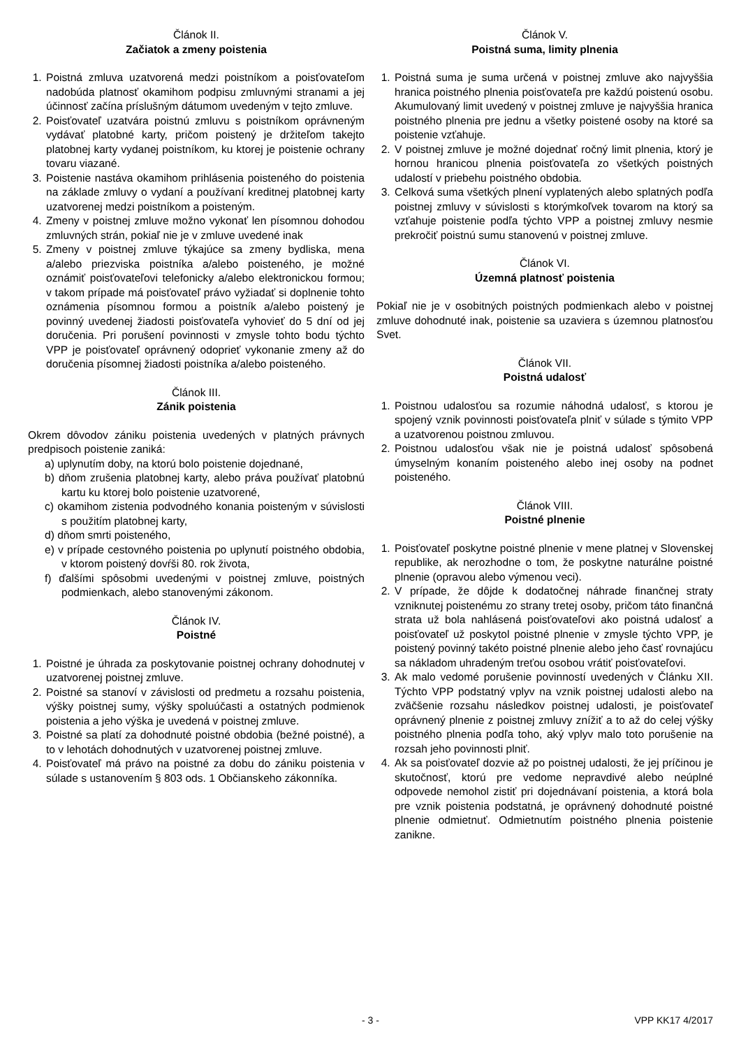Článok II.
Začiatok a zmeny poistenia
1. Poistná zmluva uzatvorená medzi poistníkom a poisťovateľom nadobúda platnosť okamihom podpisu zmluvnými stranami a jej účinnosť začína príslušným dátumom uvedeným v tejto zmluve.
2. Poisťovateľ uzatvára poistnú zmluvu s poistníkom oprávneným vydávať platobné karty, pričom poistený je držiteľom takejto platobnej karty vydanej poistníkom, ku ktorej je poistenie ochrany tovaru viazané.
3. Poistenie nastáva okamihom prihlásenia poisteného do poistenia na základe zmluvy o vydaní a používaní kreditnej platobnej karty uzatvorenej medzi poistníkom a poisteným.
4. Zmeny v poistnej zmluve možno vykonať len písomnou dohodou zmluvných strán, pokiaľ nie je v zmluve uvedené inak
5. Zmeny v poistnej zmluve týkajúce sa zmeny bydliska, mena a/alebo priezviska poistníka a/alebo poisteného, je možné oznámiť poisťovateľovi telefonicky a/alebo elektronickou formou; v takom prípade má poisťovateľ právo vyžiadať si doplnenie tohto oznámenia písomnou formou a poistník a/alebo poistený je povinný uvedenej žiadosti poisťovateľa vyhovieť do 5 dní od jej doručenia. Pri porušení povinnosti v zmysle tohto bodu týchto VPP je poisťovateľ oprávnený odoprieť vykonanie zmeny až do doručenia písomnej žiadosti poistníka a/alebo poisteného.
Článok III.
Zánik poistenia
Okrem dôvodov zániku poistenia uvedených v platných právnych predpisoch poistenie zaniká:
a) uplynutím doby, na ktorú bolo poistenie dojednané,
b) dňom zrušenia platobnej karty, alebo práva používať platobnú kartu ku ktorej bolo poistenie uzatvorené,
c) okamihom zistenia podvodného konania poisteným v súvislosti s použitím platobnej karty,
d) dňom smrti poisteného,
e) v prípade cestovného poistenia po uplynutí poistného obdobia, v ktorom poistený dovŕši 80. rok života,
f) ďalšími spôsobmi uvedenými v poistnej zmluve, poistných podmienkach, alebo stanovenými zákonom.
Článok IV.
Poistné
1. Poistné je úhrada za poskytovanie poistnej ochrany dohodnutej v uzatvorenej poistnej zmluve.
2. Poistné sa stanoví v závislosti od predmetu a rozsahu poistenia, výšky poistnej sumy, výšky spoluúčasti a ostatných podmienok poistenia a jeho výška je uvedená v poistnej zmluve.
3. Poistné sa platí za dohodnuté poistné obdobia (bežné poistné), a to v lehotách dohodnutých v uzatvorenej poistnej zmluve.
4. Poisťovateľ má právo na poistné za dobu do zániku poistenia v súlade s ustanovením § 803 ods. 1 Občianskeho zákonníka.
Článok V.
Poistná suma, limity plnenia
1. Poistná suma je suma určená v poistnej zmluve ako najvyššia hranica poistného plnenia poisťovateľa pre každú poistenú osobu. Akumulovaný limit uvedený v poistnej zmluve je najvyššia hranica poistného plnenia pre jednu a všetky poistené osoby na ktoré sa poistenie vzťahuje.
2. V poistnej zmluve je možné dojednať ročný limit plnenia, ktorý je hornou hranicou plnenia poisťovateľa zo všetkých poistných udalostí v priebehu poistného obdobia.
3. Celková suma všetkých plnení vyplatených alebo splatných podľa poistnej zmluvy v súvislosti s ktorýmkoľvek tovarom na ktorý sa vzťahuje poistenie podľa týchto VPP a poistnej zmluvy nesmie prekročiť poistnú sumu stanovenú v poistnej zmluve.
Článok VI.
Územná platnosť poistenia
Pokiaľ nie je v osobitných poistných podmienkach alebo v poistnej zmluve dohodnuté inak, poistenie sa uzaviera s územnou platnosťou Svet.
Článok VII.
Poistná udalosť
1. Poistnou udalosťou sa rozumie náhodná udalosť, s ktorou je spojený vznik povinnosti poisťovateľa plniť v súlade s týmito VPP a uzatvorenou poistnou zmluvou.
2. Poistnou udalosťou však nie je poistná udalosť spôsobená úmyselným konaním poisteného alebo inej osoby na podnet poisteného.
Článok VIII.
Poistné plnenie
1. Poisťovateľ poskytne poistné plnenie v mene platnej v Slovenskej republike, ak nerozhodne o tom, že poskytne naturálne poistné plnenie (opravou alebo výmenou veci).
2. V prípade, že dôjde k dodatočnej náhrade finančnej straty vzniknutej poistenému zo strany tretej osoby, pričom táto finančná strata už bola nahlásená poisťovateľovi ako poistná udalosť a poisťovateľ už poskytol poistné plnenie v zmysle týchto VPP, je poistený povinný takéto poistné plnenie alebo jeho časť rovnajúcu sa nákladom uhradeným treťou osobou vrátiť poisťovateľovi.
3. Ak malo vedomé porušenie povinností uvedených v Článku XII. Týchto VPP podstatný vplyv na vznik poistnej udalosti alebo na zväčšenie rozsahu následkov poistnej udalosti, je poisťovateľ oprávnený plnenie z poistnej zmluvy znížiť a to až do celej výšky poistného plnenia podľa toho, aký vplyv malo toto porušenie na rozsah jeho povinnosti plniť.
4. Ak sa poisťovateľ dozvie až po poistnej udalosti, že jej príčinou je skutočnosť, ktorú pre vedome nepravdivé alebo neúplné odpovede nemohol zistiť pri dojednávaní poistenia, a ktorá bola pre vznik poistenia podstatná, je oprávnený dohodnuté poistné plnenie odmietnuť. Odmietnutím poistného plnenia poistenie zanikne.
- 3 - VPP KK17 4/2017